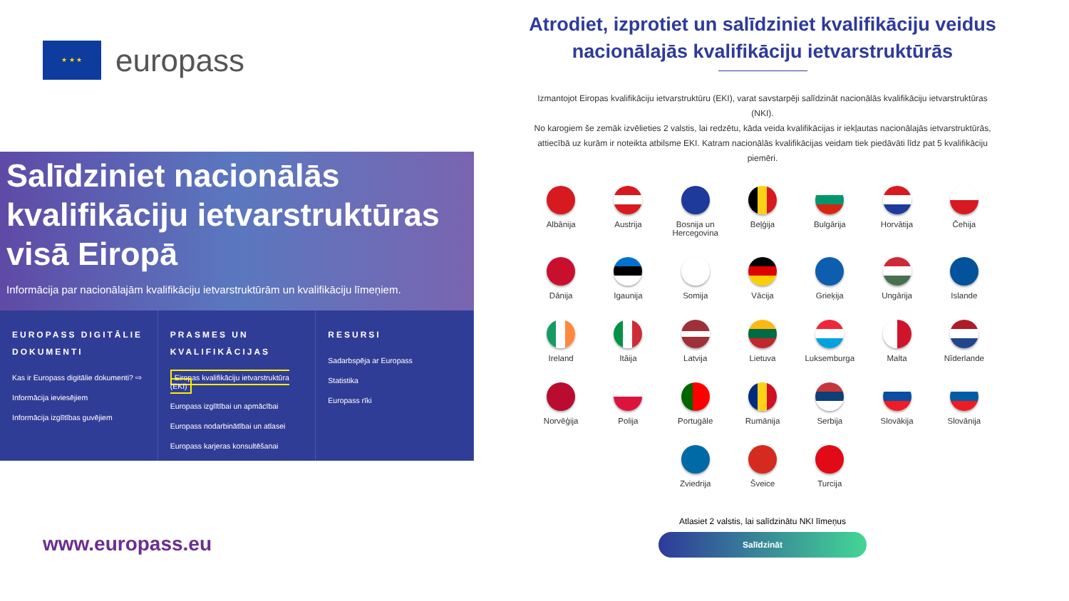★ ★ ★
europass
Salīdziniet nacionālās kvalifikāciju ietvarstruktūras visā Eiropā
Informācija par nacionālajām kvalifikāciju ietvarstruktūrām un kvalifikāciju līmeņiem.
EUROPASS DIGITĀLIE DOKUMENTI
Kas ir Europass digitālie dokumenti? ⇨
Informācija ieviesējiem
Informācija izglītības guvējiem
PRASMES UN KVALIFIKĀCIJAS
Eiropas kvalifikāciju ietvarstruktūra (EKI)
Europass izglītībai un apmācībai
Europass nodarbinātībai un atlasei
Europass karjeras konsultēšanai
RESURSI
Sadarbspēja ar Europass
Statistika
Europass rīki
www.europass.eu
Atrodiet, izprotiet un salīdziniet kvalifikāciju veidus nacionālajās kvalifikāciju ietvarstruktūrās
Izmantojot Eiropas kvalifikāciju ietvarstruktūru (EKI), varat savstarpēji salīdzināt nacionālās kvalifikāciju ietvarstruktūras (NKI).
No karogiem še zemāk izvēlieties 2 valstis, lai redzētu, kāda veida kvalifikācijas ir iekļautas nacionālajās ietvarstruktūrās, attiecībā uz kurām ir noteikta atbilsme EKI. Katram nacionālās kvalifikācijas veidam tiek piedāvāti līdz pat 5 kvalifikāciju piemēri.
Albānija
Austrija
Bosnija un Hercegovina
Beļģija
Bulgārija
Horvātija
Čehija
Dānija
Igaunija
Somija
Vācija
Grieķija
Ungārija
Islande
Ireland
Itāija
Latvija
Lietuva
Luksemburga
Malta
Nīderlande
Norvēģija
Polija
Portugāle
Rumānija
Serbija
Slovākija
Slovānija
Zviedrija
Šveice
Turcija
Atlasiet 2 valstis, lai salīdzinātu NKI līmeņus
Salīdzināt